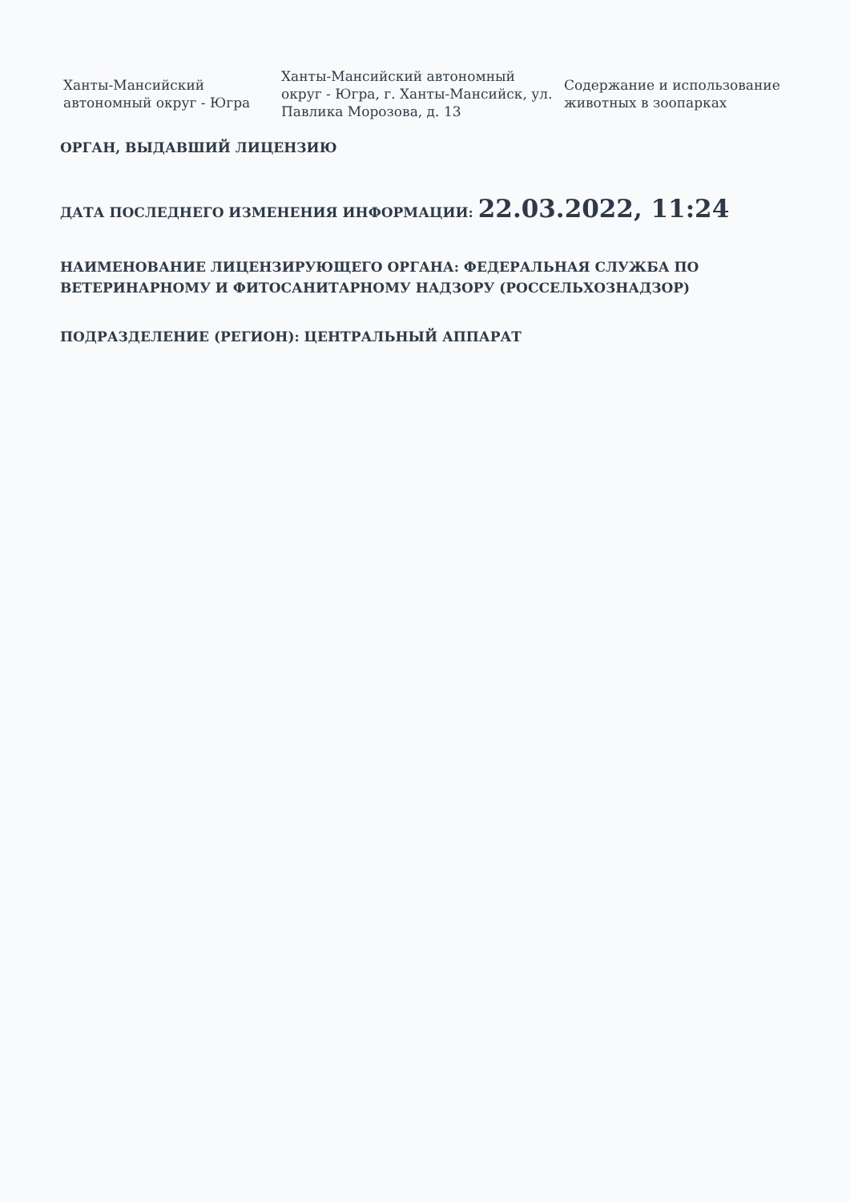| Ханты-Мансийский автономный округ - Югра | Ханты-Мансийский автономный округ - Югра, г. Ханты-Мансийск, ул. Павлика Морозова, д. 13 | Содержание и использование животных в зоопарках |
ОРГАН, ВЫДАВШИЙ ЛИЦЕНЗИЮ
ДАТА ПОСЛЕДНЕГО ИЗМЕНЕНИЯ ИНФОРМАЦИИ: 22.03.2022, 11:24
НАИМЕНОВАНИЕ ЛИЦЕНЗИРУЮЩЕГО ОРГАНА: ФЕДЕРАЛЬНАЯ СЛУЖБА ПО ВЕТЕРИНАРНОМУ И ФИТОСАНИТАРНОМУ НАДЗОРУ (РОССЕЛЬХОЗНАДЗОР)
ПОДРАЗДЕЛЕНИЕ (РЕГИОН): ЦЕНТРАЛЬНЫЙ АППАРАТ